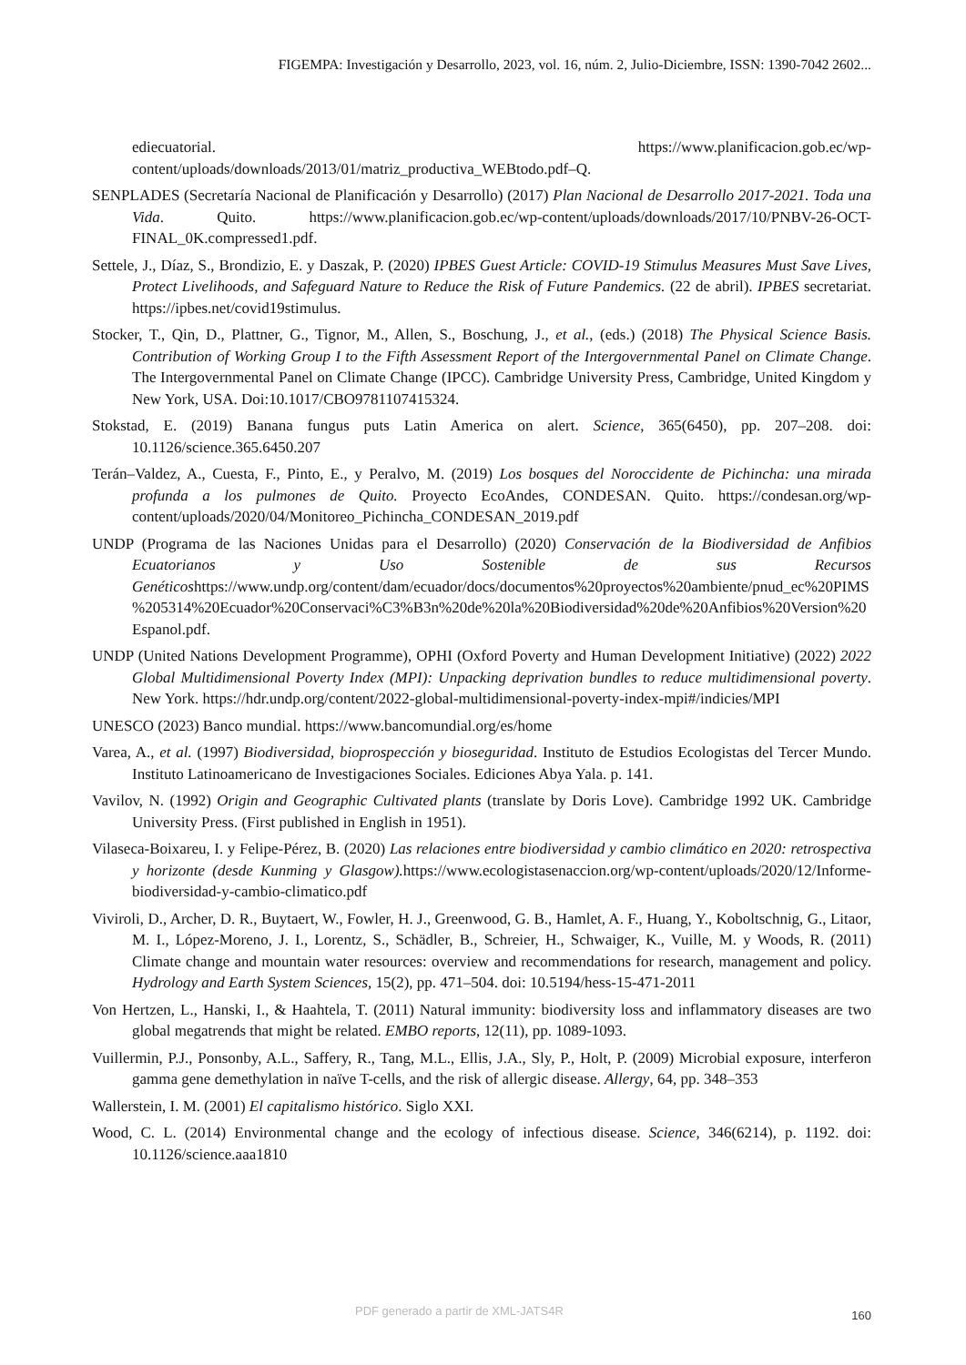FIGEMPA: Investigación y Desarrollo, 2023, vol. 16, núm. 2, Julio-Diciembre, ISSN: 1390-7042 2602...
ediecuatorial. https://www.planificacion.gob.ec/wp-content/uploads/downloads/2013/01/matriz_productiva_WEBtodo.pdf–Q.
SENPLADES (Secretaría Nacional de Planificación y Desarrollo) (2017) Plan Nacional de Desarrollo 2017-2021. Toda una Vida. Quito. https://www.planificacion.gob.ec/wp-content/uploads/downloads/2017/10/PNBV-26-OCT-FINAL_0K.compressed1.pdf.
Settele, J., Díaz, S., Brondizio, E. y Daszak, P. (2020) IPBES Guest Article: COVID-19 Stimulus Measures Must Save Lives, Protect Livelihoods, and Safeguard Nature to Reduce the Risk of Future Pandemics. (22 de abril). IPBES secretariat. https://ipbes.net/covid19stimulus.
Stocker, T., Qin, D., Plattner, G., Tignor, M., Allen, S., Boschung, J., et al., (eds.) (2018) The Physical Science Basis. Contribution of Working Group I to the Fifth Assessment Report of the Intergovernmental Panel on Climate Change. The Intergovernmental Panel on Climate Change (IPCC). Cambridge University Press, Cambridge, United Kingdom y New York, USA. Doi:10.1017/CBO9781107415324.
Stokstad, E. (2019) Banana fungus puts Latin America on alert. Science, 365(6450), pp. 207–208. doi: 10.1126/science.365.6450.207
Terán–Valdez, A., Cuesta, F., Pinto, E., y Peralvo, M. (2019) Los bosques del Noroccidente de Pichincha: una mirada profunda a los pulmones de Quito. Proyecto EcoAndes, CONDESAN. Quito. https://condesan.org/wp-content/uploads/2020/04/Monitoreo_Pichincha_CONDESAN_2019.pdf
UNDP (Programa de las Naciones Unidas para el Desarrollo) (2020) Conservación de la Biodiversidad de Anfibios Ecuatorianos y Uso Sostenible de sus Recursos Genéticoshttps://www.undp.org/content/dam/ecuador/docs/documentos%20proyectos%20ambiente/pnud_ec%20PIMS%205314%20Ecuador%20Conservaci%C3%B3n%20de%20la%20Biodiversidad%20de%20Anfibios%20Version%20Espanol.pdf.
UNDP (United Nations Development Programme), OPHI (Oxford Poverty and Human Development Initiative) (2022) 2022 Global Multidimensional Poverty Index (MPI): Unpacking deprivation bundles to reduce multidimensional poverty. New York. https://hdr.undp.org/content/2022-global-multidimensional-poverty-index-mpi#/indicies/MPI
UNESCO (2023) Banco mundial. https://www.bancomundial.org/es/home
Varea, A., et al. (1997) Biodiversidad, bioprospección y bioseguridad. Instituto de Estudios Ecologistas del Tercer Mundo. Instituto Latinoamericano de Investigaciones Sociales. Ediciones Abya Yala. p. 141.
Vavilov, N. (1992) Origin and Geographic Cultivated plants (translate by Doris Love). Cambridge 1992 UK. Cambridge University Press. (First published in English in 1951).
Vilaseca-Boixareu, I. y Felipe-Pérez, B. (2020) Las relaciones entre biodiversidad y cambio climático en 2020: retrospectiva y horizonte (desde Kunming y Glasgow). https://www.ecologistasenaccion.org/wp-content/uploads/2020/12/Informe-biodiversidad-y-cambio-climatico.pdf
Viviroli, D., Archer, D. R., Buytaert, W., Fowler, H. J., Greenwood, G. B., Hamlet, A. F., Huang, Y., Koboltschnig, G., Litaor, M. I., López-Moreno, J. I., Lorentz, S., Schädler, B., Schreier, H., Schwaiger, K., Vuille, M. y Woods, R. (2011) Climate change and mountain water resources: overview and recommendations for research, management and policy. Hydrology and Earth System Sciences, 15(2), pp. 471–504. doi: 10.5194/hess-15-471-2011
Von Hertzen, L., Hanski, I., & Haahtela, T. (2011) Natural immunity: biodiversity loss and inflammatory diseases are two global megatrends that might be related. EMBO reports, 12(11), pp. 1089-1093.
Vuillermin, P.J., Ponsonby, A.L., Saffery, R., Tang, M.L., Ellis, J.A., Sly, P., Holt, P. (2009) Microbial exposure, interferon gamma gene demethylation in naïve T-cells, and the risk of allergic disease. Allergy, 64, pp. 348–353
Wallerstein, I. M. (2001) El capitalismo histórico. Siglo XXI.
Wood, C. L. (2014) Environmental change and the ecology of infectious disease. Science, 346(6214), p. 1192. doi: 10.1126/science.aaa1810
PDF generado a partir de XML-JATS4R
160